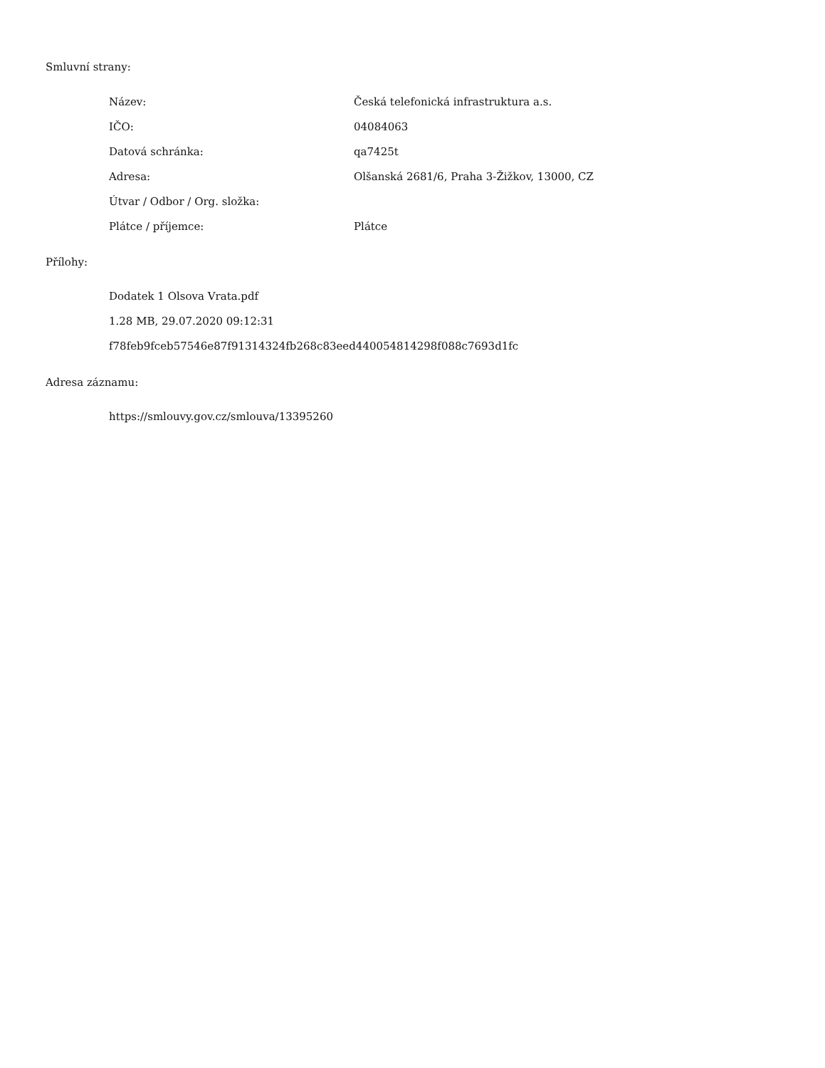Smluvní strany:
| Název: | Česká telefonická infrastruktura a.s. |
| IČO: | 04084063 |
| Datová schránka: | qa7425t |
| Adresa: | Olšanská 2681/6, Praha 3-Žižkov, 13000, CZ |
| Útvar / Odbor / Org. složka: | |
| Plátce / příjemce: | Plátce |
Přílohy:
Dodatek 1 Olsova Vrata.pdf
1.28 MB, 29.07.2020 09:12:31
f78feb9fceb57546e87f91314324fb268c83eed440054814298f088c7693d1fc
Adresa záznamu:
https://smlouvy.gov.cz/smlouva/13395260